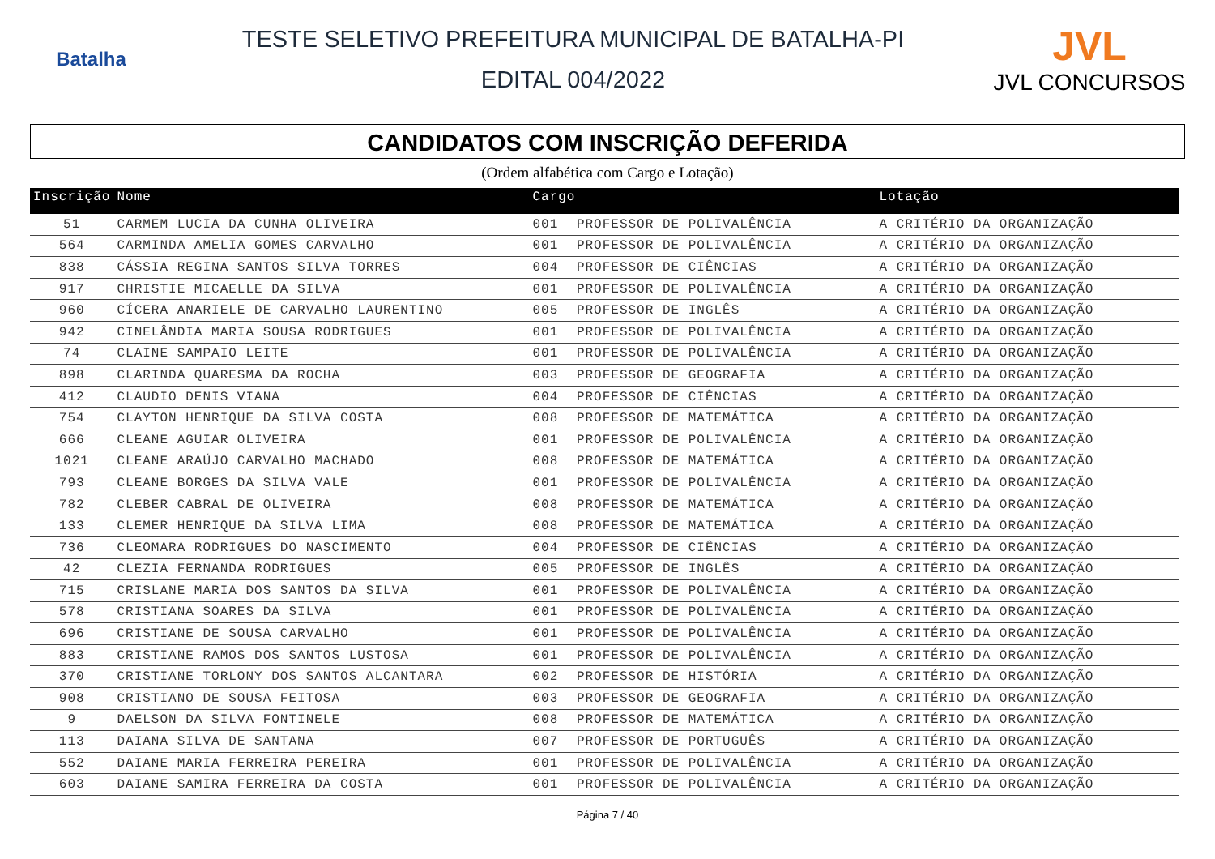Batalha
TESTE SELETIVO PREFEITURA MUNICIPAL DE BATALHA-PI
EDITAL 004/2022
JVL
JVL CONCURSOS
CANDIDATOS COM INSCRIÇÃO DEFERIDA
(Ordem alfabética com Cargo e Lotação)
| Inscrição | Nome | Cargo | | Lotação |
| --- | --- | --- | --- | --- |
| 51 | CARMEM LUCIA DA CUNHA OLIVEIRA | 001 | PROFESSOR DE POLIVALÊNCIA | A CRITÉRIO DA ORGANIZAÇÃO |
| 564 | CARMINDA AMELIA GOMES CARVALHO | 001 | PROFESSOR DE POLIVALÊNCIA | A CRITÉRIO DA ORGANIZAÇÃO |
| 838 | CÁSSIA REGINA SANTOS SILVA TORRES | 004 | PROFESSOR DE CIÊNCIAS | A CRITÉRIO DA ORGANIZAÇÃO |
| 917 | CHRISTIE MICAELLE DA SILVA | 001 | PROFESSOR DE POLIVALÊNCIA | A CRITÉRIO DA ORGANIZAÇÃO |
| 960 | CÍCERA ANARIELE DE CARVALHO LAURENTINO | 005 | PROFESSOR DE INGLÊS | A CRITÉRIO DA ORGANIZAÇÃO |
| 942 | CINELÂNDIA MARIA SOUSA RODRIGUES | 001 | PROFESSOR DE POLIVALÊNCIA | A CRITÉRIO DA ORGANIZAÇÃO |
| 74 | CLAINE SAMPAIO LEITE | 001 | PROFESSOR DE POLIVALÊNCIA | A CRITÉRIO DA ORGANIZAÇÃO |
| 898 | CLARINDA QUARESMA DA ROCHA | 003 | PROFESSOR DE GEOGRAFIA | A CRITÉRIO DA ORGANIZAÇÃO |
| 412 | CLAUDIO DENIS VIANA | 004 | PROFESSOR DE CIÊNCIAS | A CRITÉRIO DA ORGANIZAÇÃO |
| 754 | CLAYTON HENRIQUE DA SILVA COSTA | 008 | PROFESSOR DE MATEMÁTICA | A CRITÉRIO DA ORGANIZAÇÃO |
| 666 | CLEANE AGUIAR OLIVEIRA | 001 | PROFESSOR DE POLIVALÊNCIA | A CRITÉRIO DA ORGANIZAÇÃO |
| 1021 | CLEANE ARAÚJO CARVALHO MACHADO | 008 | PROFESSOR DE MATEMÁTICA | A CRITÉRIO DA ORGANIZAÇÃO |
| 793 | CLEANE BORGES DA SILVA VALE | 001 | PROFESSOR DE POLIVALÊNCIA | A CRITÉRIO DA ORGANIZAÇÃO |
| 782 | CLEBER CABRAL DE OLIVEIRA | 008 | PROFESSOR DE MATEMÁTICA | A CRITÉRIO DA ORGANIZAÇÃO |
| 133 | CLEMER HENRIQUE DA SILVA LIMA | 008 | PROFESSOR DE MATEMÁTICA | A CRITÉRIO DA ORGANIZAÇÃO |
| 736 | CLEOMARA RODRIGUES DO NASCIMENTO | 004 | PROFESSOR DE CIÊNCIAS | A CRITÉRIO DA ORGANIZAÇÃO |
| 42 | CLEZIA FERNANDA RODRIGUES | 005 | PROFESSOR DE INGLÊS | A CRITÉRIO DA ORGANIZAÇÃO |
| 715 | CRISLANE MARIA DOS SANTOS DA SILVA | 001 | PROFESSOR DE POLIVALÊNCIA | A CRITÉRIO DA ORGANIZAÇÃO |
| 578 | CRISTIANA SOARES DA SILVA | 001 | PROFESSOR DE POLIVALÊNCIA | A CRITÉRIO DA ORGANIZAÇÃO |
| 696 | CRISTIANE DE SOUSA CARVALHO | 001 | PROFESSOR DE POLIVALÊNCIA | A CRITÉRIO DA ORGANIZAÇÃO |
| 883 | CRISTIANE RAMOS DOS SANTOS LUSTOSA | 001 | PROFESSOR DE POLIVALÊNCIA | A CRITÉRIO DA ORGANIZAÇÃO |
| 370 | CRISTIANE TORLONY DOS SANTOS ALCANTARA | 002 | PROFESSOR DE HISTÓRIA | A CRITÉRIO DA ORGANIZAÇÃO |
| 908 | CRISTIANO DE SOUSA FEITOSA | 003 | PROFESSOR DE GEOGRAFIA | A CRITÉRIO DA ORGANIZAÇÃO |
| 9 | DAELSON DA SILVA FONTINELE | 008 | PROFESSOR DE MATEMÁTICA | A CRITÉRIO DA ORGANIZAÇÃO |
| 113 | DAIANA SILVA DE SANTANA | 007 | PROFESSOR DE PORTUGUÊS | A CRITÉRIO DA ORGANIZAÇÃO |
| 552 | DAIANE MARIA FERREIRA PEREIRA | 001 | PROFESSOR DE POLIVALÊNCIA | A CRITÉRIO DA ORGANIZAÇÃO |
| 603 | DAIANE SAMIRA FERREIRA DA COSTA | 001 | PROFESSOR DE POLIVALÊNCIA | A CRITÉRIO DA ORGANIZAÇÃO |
Página 7 / 40